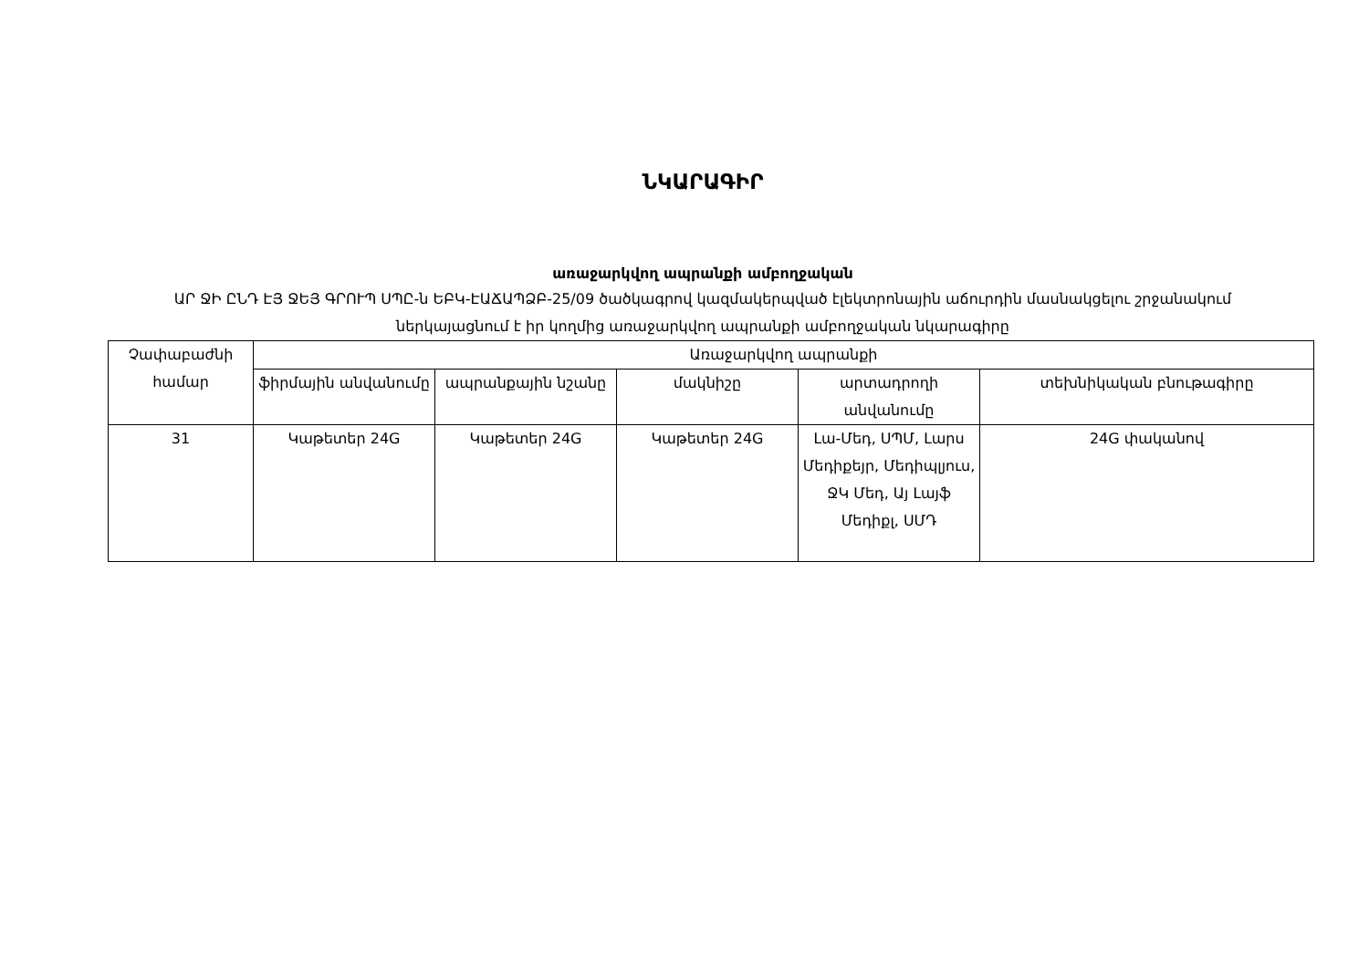ՆԿԱՐԱԳԻՐ
առաջարկվող ապրանքի ամբողջական
ԱՐ ՋԻ ԸՆԴ ԷՅ ՋԵՅ ԳՐՈՒՊ ՍՊԸ-ն ԵԲԿ-ԷԱՃԱՊՁԲ-25/09 ծածկագրով կազմակերպված էլեկտրոնային աճուրդին մասնակցելու շրջանակում ներկայացնում է իր կողմից առաջարկվող ապրանքի ամբողջական նկարագիրը
| Չափաբաժնի համար | Առաջարկվող ապրանքի | | | | |
| --- | --- | --- | --- | --- | --- |
| | ֆիրմային անվանումը | ապրանքային նշանը | մակնիշը | արտադրողի անվանումը | տեխնիկական բնութագիրը |
| 31 | Կաթետեր 24G | Կաթետեր 24G | Կաթետեր 24G | Լա-Մեդ, ՍՊՄ, Լարս Մեդիքեյր, Մեդիպլյուս, ՋԿ Մեդ, Այ Լայֆ Մեդիքլ, ՍՄԴ | 24G փականով |